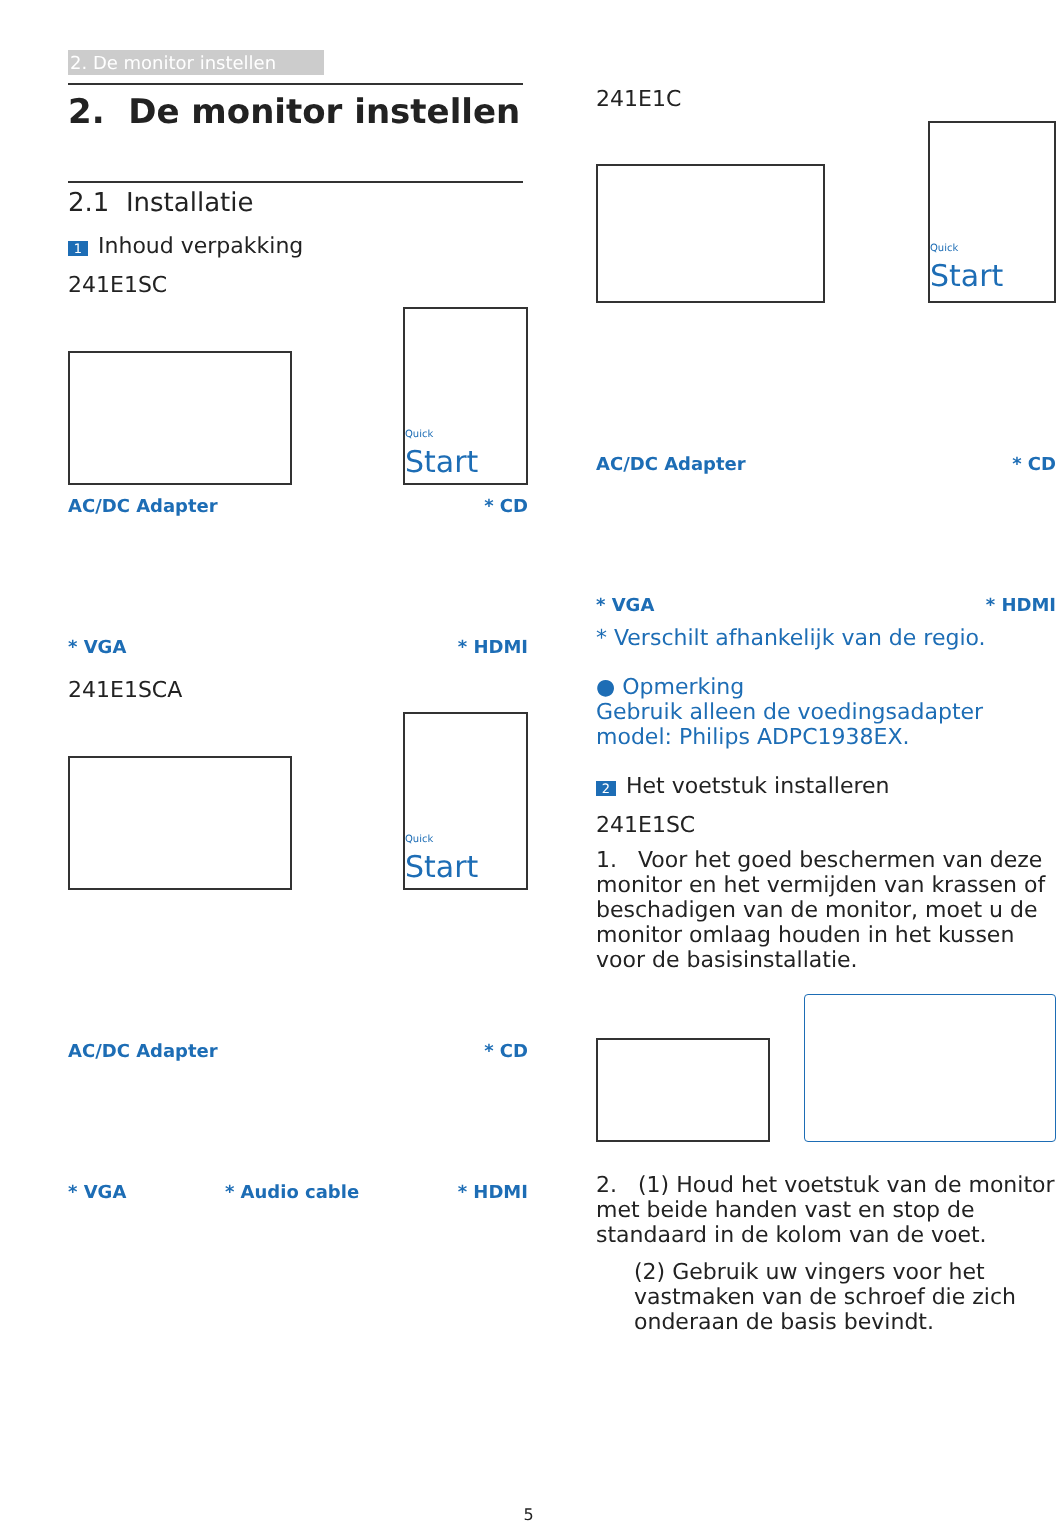2. De monitor instellen
2. De monitor instellen
2.1 Installatie
1 Inhoud verpakking
241E1SC
Quick
Start
AC/DC Adapter
* CD
* VGA
* HDMI
241E1SCA
Quick
Start
AC/DC Adapter
* CD
* VGA
* Audio cable
* HDMI
241E1C
Quick
Start
AC/DC Adapter
* CD
* VGA
* HDMI
* Verschilt afhankelijk van de regio.
● Opmerking
Gebruik alleen de voedingsadapter model: Philips ADPC1938EX.
2 Het voetstuk installeren
241E1SC
1. Voor het goed beschermen van deze monitor en het vermijden van krassen of beschadigen van de monitor, moet u de monitor omlaag houden in het kussen voor de basisinstallatie.
2. (1) Houd het voetstuk van de monitor met beide handen vast en stop de standaard in de kolom van de voet.
(2) Gebruik uw vingers voor het vastmaken van de schroef die zich onderaan de basis bevindt.
5